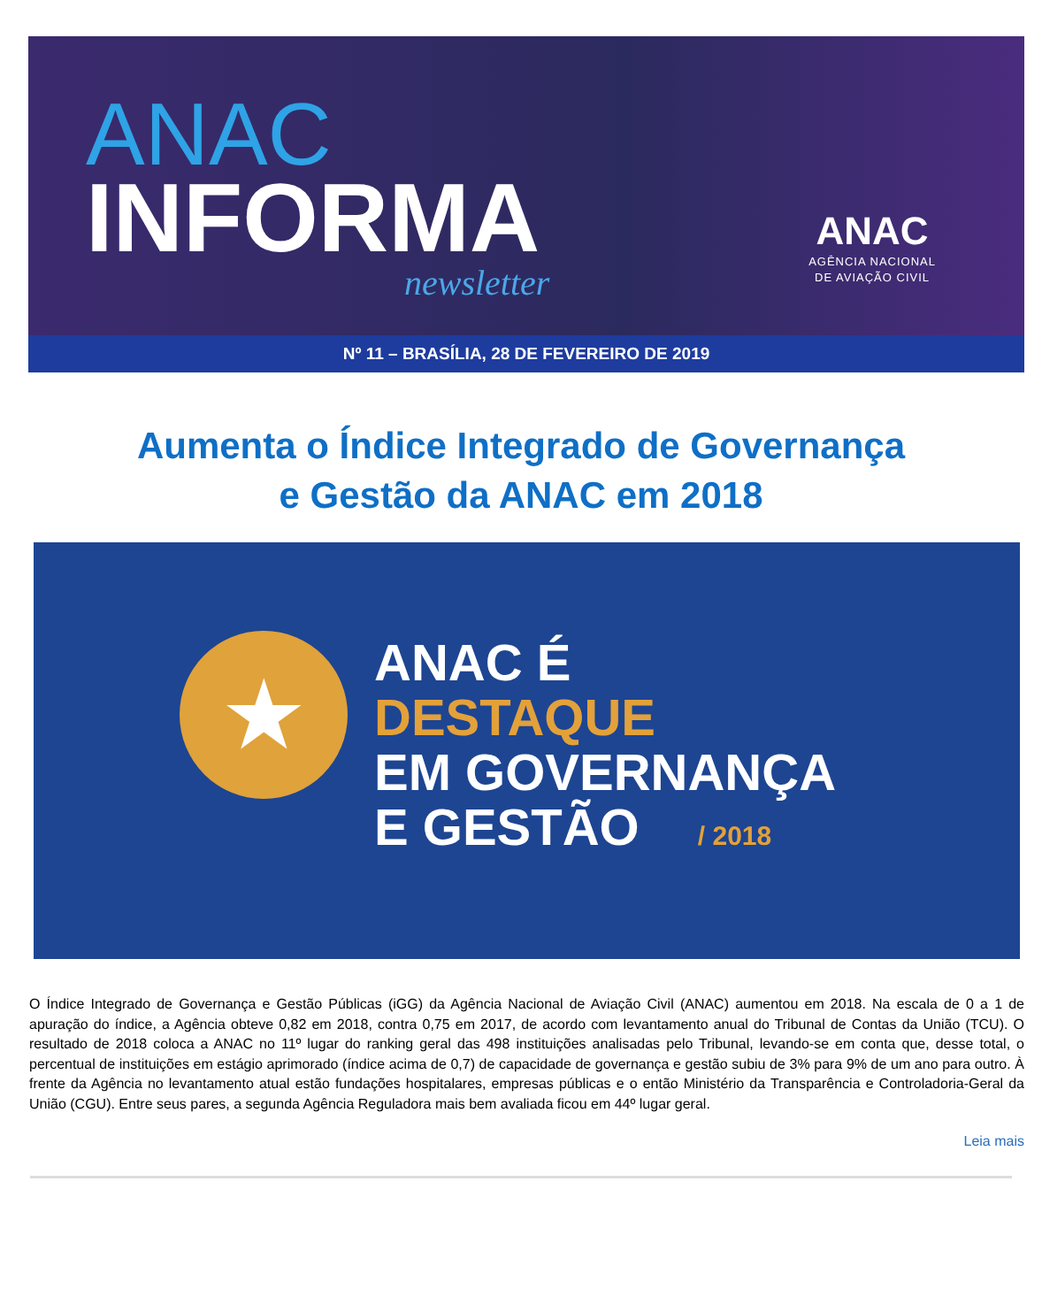ANAC
INFORMA
newsletter
ANAC
AGÊNCIA NACIONAL
DE AVIAÇÃO CIVIL
Nº 11 – BRASÍLIA, 28 DE FEVEREIRO DE 2019
Aumenta o Índice Integrado de Governança
e Gestão da ANAC em 2018
★
ANAC É
DESTAQUE
EM GOVERNANÇA
E GESTÃO / 2018
O Índice Integrado de Governança e Gestão Públicas (iGG) da Agência Nacional de Aviação Civil (ANAC) aumentou em 2018. Na escala de 0 a 1 de apuração do índice, a Agência obteve 0,82 em 2018, contra 0,75 em 2017, de acordo com levantamento anual do Tribunal de Contas da União (TCU). O resultado de 2018 coloca a ANAC no 11º lugar do ranking geral das 498 instituições analisadas pelo Tribunal, levando-se em conta que, desse total, o percentual de instituições em estágio aprimorado (índice acima de 0,7) de capacidade de governança e gestão subiu de 3% para 9% de um ano para outro. À frente da Agência no levantamento atual estão fundações hospitalares, empresas públicas e o então Ministério da Transparência e Controladoria-Geral da União (CGU). Entre seus pares, a segunda Agência Reguladora mais bem avaliada ficou em 44º lugar geral.
Leia mais